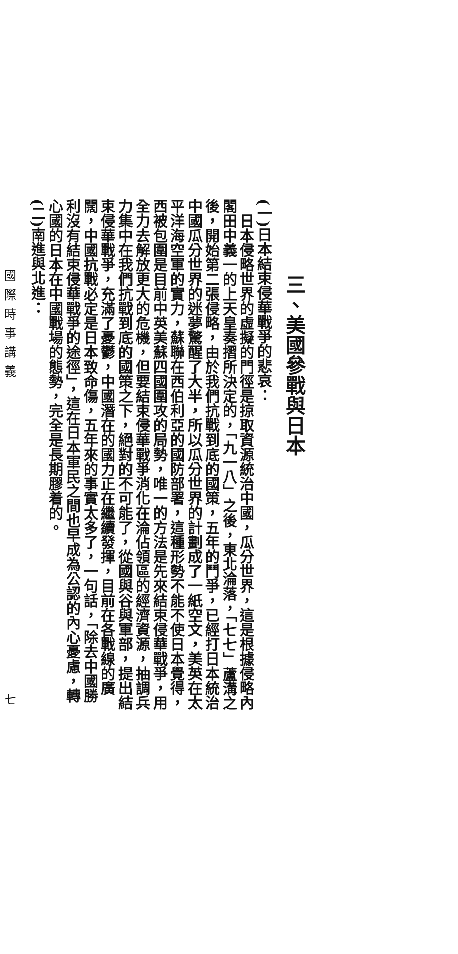三、美國參戰與日本
(一)日本結束侵華戰爭的悲哀：
日本侵略世界的虛擬的門徑是掠取資源統治中國，瓜分世界，這是根據侵略內閣田中義一的上天皇奏摺所決定的，「九一八」之後，東北淪落，「七七」蘆溝之後，開始第二張侵略，由於我們抗戰到底的國策，五年的鬥爭，已經打日本統治中國瓜分世界的迷夢驚醒了大半，所以瓜分世界的計劃成了一紙空文，美英在太平洋海空軍的實力，蘇聯在西伯利亞的國防部署，這種形勢不能不使日本覺得，西被包圍是目前中英美蘇四國圍攻的局勢，唯一的方法是先來結束侵華戰爭，用全力去解放更大的危機，但要結束侵華戰爭消化在淪佔領區的經濟資源，抽調兵力集中在我們抗戰到底的國策之下，絕對的不可能了，從國與谷與軍部，提出結束侵華戰爭，充滿了憂鬱，中國潛在的國力正在繼續發揮，目前在各戰線的廣闊，中國抗戰必定是日本致命傷，五年來的事實太多了，一句話，「除去中國勝利沒有結束侵華戰爭的途徑」，這在日本軍民之間也早成為公認的內心憂慮，轉心國的日本在中國戰場的態勢，完全是長期膠着的。
(二)南進與北進：
國際時事講義 七